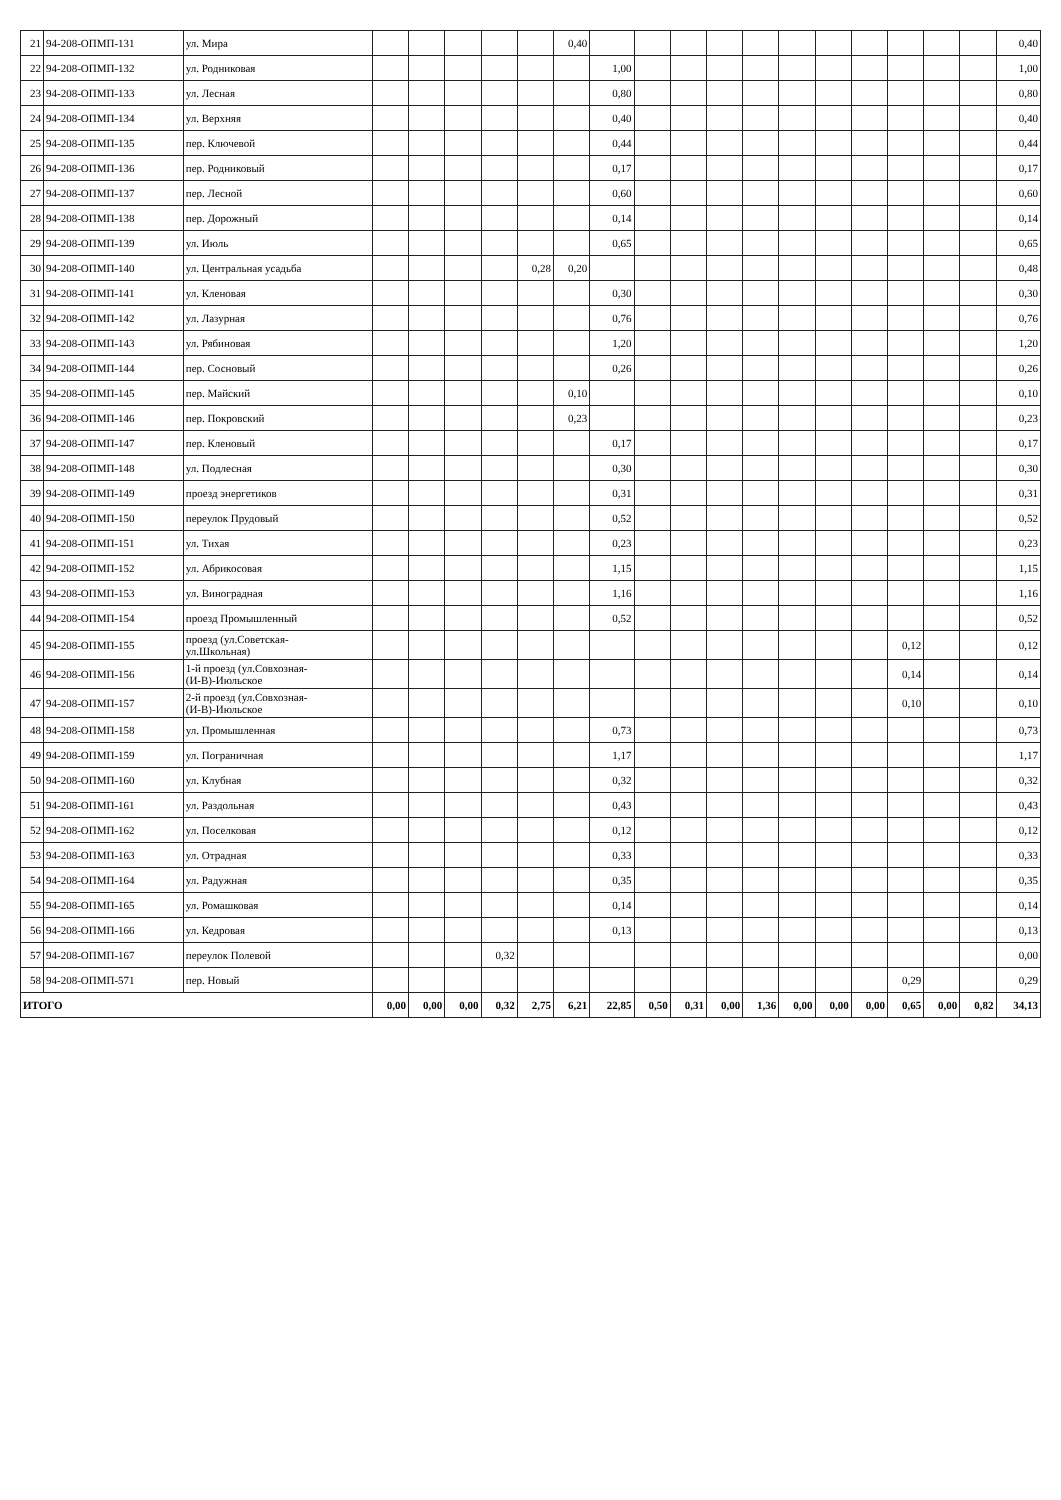| 21 | 94-208-ОПМП-131 | ул. Мира | | | | | | 0,40 | | | | | | | | | | | | 0,40 |
| 22 | 94-208-ОПМП-132 | ул. Родниковая | | | | | | | 1,00 | | | | | | | | | | | 1,00 |
| 23 | 94-208-ОПМП-133 | ул. Лесная | | | | | | | 0,80 | | | | | | | | | | | 0,80 |
| 24 | 94-208-ОПМП-134 | ул. Верхняя | | | | | | | 0,40 | | | | | | | | | | | 0,40 |
| 25 | 94-208-ОПМП-135 | пер. Ключевой | | | | | | | 0,44 | | | | | | | | | | | 0,44 |
| 26 | 94-208-ОПМП-136 | пер. Родниковый | | | | | | | 0,17 | | | | | | | | | | | 0,17 |
| 27 | 94-208-ОПМП-137 | пер. Лесной | | | | | | | 0,60 | | | | | | | | | | | 0,60 |
| 28 | 94-208-ОПМП-138 | пер. Дорожный | | | | | | | 0,14 | | | | | | | | | | | 0,14 |
| 29 | 94-208-ОПМП-139 | ул. Июль | | | | | | | 0,65 | | | | | | | | | | | 0,65 |
| 30 | 94-208-ОПМП-140 | ул. Центральная усадьба | | | | | 0,28 | 0,20 | | | | | | | | | | | | 0,48 |
| 31 | 94-208-ОПМП-141 | ул. Кленовая | | | | | | | 0,30 | | | | | | | | | | | 0,30 |
| 32 | 94-208-ОПМП-142 | ул. Лазурная | | | | | | | 0,76 | | | | | | | | | | | 0,76 |
| 33 | 94-208-ОПМП-143 | ул. Рябиновая | | | | | | | 1,20 | | | | | | | | | | | 1,20 |
| 34 | 94-208-ОПМП-144 | пер. Сосновый | | | | | | | 0,26 | | | | | | | | | | | 0,26 |
| 35 | 94-208-ОПМП-145 | пер. Майский | | | | | | 0,10 | | | | | | | | | | | | 0,10 |
| 36 | 94-208-ОПМП-146 | пер. Покровский | | | | | | 0,23 | | | | | | | | | | | | 0,23 |
| 37 | 94-208-ОПМП-147 | пер. Кленовый | | | | | | | 0,17 | | | | | | | | | | | 0,17 |
| 38 | 94-208-ОПМП-148 | ул. Подлесная | | | | | | | 0,30 | | | | | | | | | | | 0,30 |
| 39 | 94-208-ОПМП-149 | проезд энергетиков | | | | | | | 0,31 | | | | | | | | | | | 0,31 |
| 40 | 94-208-ОПМП-150 | переулок Прудовый | | | | | | | 0,52 | | | | | | | | | | | 0,52 |
| 41 | 94-208-ОПМП-151 | ул. Тихая | | | | | | | 0,23 | | | | | | | | | | | 0,23 |
| 42 | 94-208-ОПМП-152 | ул. Абрикосовая | | | | | | | 1,15 | | | | | | | | | | | 1,15 |
| 43 | 94-208-ОПМП-153 | ул. Виноградная | | | | | | | 1,16 | | | | | | | | | | | 1,16 |
| 44 | 94-208-ОПМП-154 | проезд Промышленный | | | | | | | 0,52 | | | | | | | | | | | 0,52 |
| 45 | 94-208-ОПМП-155 | проезд (ул.Советская- ул.Школьная) | | | | | | | | | | | | | | | 0,12 | | | 0,12 |
| 46 | 94-208-ОПМП-156 | 1-й проезд (ул.Совхозная- (И-В)-Июльское | | | | | | | | | | | | | | | 0,14 | | | 0,14 |
| 47 | 94-208-ОПМП-157 | 2-й проезд (ул.Совхозная- (И-В)-Июльское | | | | | | | | | | | | | | | 0,10 | | | 0,10 |
| 48 | 94-208-ОПМП-158 | ул. Промышленная | | | | | | | 0,73 | | | | | | | | | | | 0,73 |
| 49 | 94-208-ОПМП-159 | ул. Пограничная | | | | | | | 1,17 | | | | | | | | | | | 1,17 |
| 50 | 94-208-ОПМП-160 | ул. Клубная | | | | | | | 0,32 | | | | | | | | | | | 0,32 |
| 51 | 94-208-ОПМП-161 | ул. Раздольная | | | | | | | 0,43 | | | | | | | | | | | 0,43 |
| 52 | 94-208-ОПМП-162 | ул. Поселковая | | | | | | | 0,12 | | | | | | | | | | | 0,12 |
| 53 | 94-208-ОПМП-163 | ул. Отрадная | | | | | | | 0,33 | | | | | | | | | | | 0,33 |
| 54 | 94-208-ОПМП-164 | ул. Радужная | | | | | | | 0,35 | | | | | | | | | | | 0,35 |
| 55 | 94-208-ОПМП-165 | ул. Ромашковая | | | | | | | 0,14 | | | | | | | | | | | 0,14 |
| 56 | 94-208-ОПМП-166 | ул. Кедровая | | | | | | | 0,13 | | | | | | | | | | | 0,13 |
| 57 | 94-208-ОПМП-167 | переулок Полевой | | | | 0,32 | | | | | | | | | | | | | | 0,00 |
| 58 | 94-208-ОПМП-571 | пер. Новый | | | | | | | | | | | | | | | 0,29 | | | 0,29 |
| ИТОГО | | | 0,00 | 0,00 | 0,00 | 0,32 | 2,75 | 6,21 | 22,85 | 0,50 | 0,31 | 0,00 | 1,36 | 0,00 | 0,00 | 0,00 | 0,65 | 0,00 | 0,82 | 34,13 |